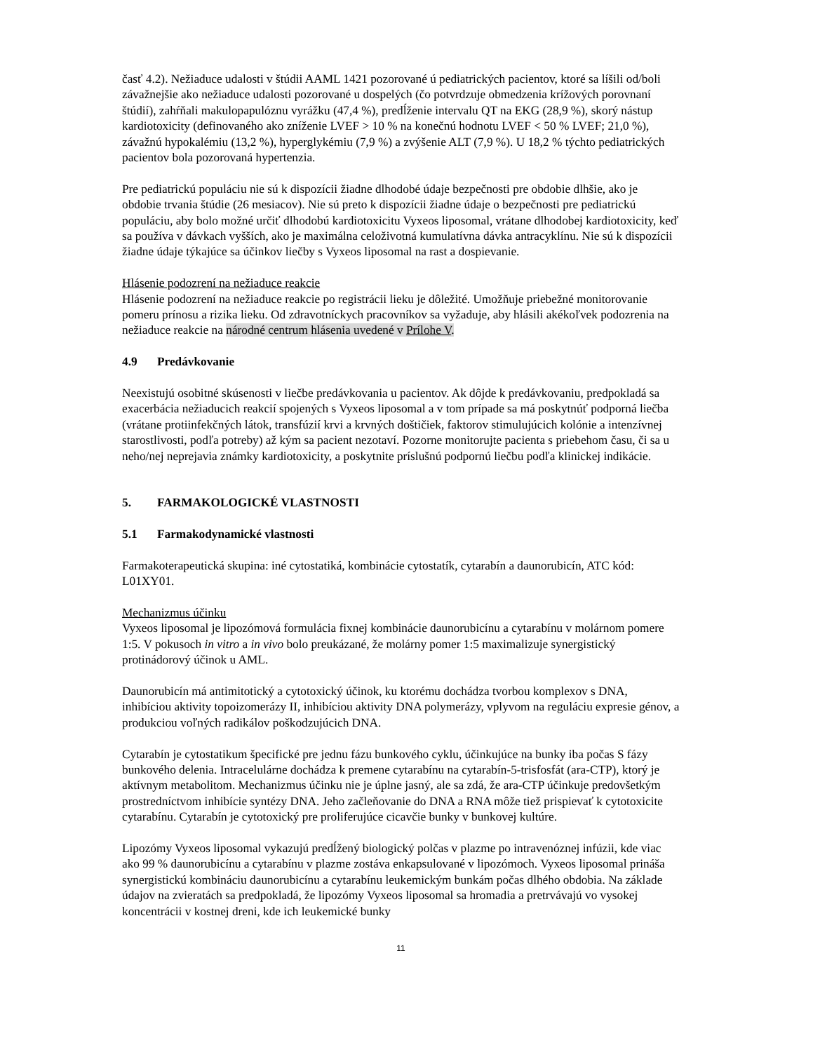časť 4.2). Nežiaduce udalosti v štúdii AAML 1421 pozorované ú pediatrických pacientov, ktoré sa líšili od/boli závažnejšie ako nežiaduce udalosti pozorované u dospelých (čo potvrdzuje obmedzenia krížových porovnaní štúdií), zahŕňali makulopapulóznu vyrážku (47,4 %), predĺženie intervalu QT na EKG (28,9 %), skorý nástup kardiotoxicity (definovaného ako zníženie LVEF > 10 % na konečnú hodnotu LVEF < 50 % LVEF; 21,0 %), závažnú hypokalémiu (13,2 %), hyperglykémiu (7,9 %) a zvýšenie ALT (7,9 %). U 18,2 % týchto pediatrických pacientov bola pozorovaná hypertenzia.
Pre pediatrickú populáciu nie sú k dispozícii žiadne dlhodobé údaje bezpečnosti pre obdobie dlhšie, ako je obdobie trvania štúdie (26 mesiacov). Nie sú preto k dispozícii žiadne údaje o bezpečnosti pre pediatrickú populáciu, aby bolo možné určiť dlhodobú kardiotoxicitu Vyxeos liposomal, vrátane dlhodobej kardiotoxicity, keď sa používa v dávkach vyšších, ako je maximálna celoživotná kumulatívna dávka antracyklínu. Nie sú k dispozícii žiadne údaje týkajúce sa účinkov liečby s Vyxeos liposomal na rast a dospievanie.
Hlásenie podozrení na nežiaduce reakcie
Hlásenie podozrení na nežiaduce reakcie po registrácii lieku je dôležité. Umožňuje priebežné monitorovanie pomeru prínosu a rizika lieku. Od zdravotníckych pracovníkov sa vyžaduje, aby hlásili akékoľvek podozrenia na nežiaduce reakcie na národné centrum hlásenia uvedené v Prílohe V.
4.9 Predávkovanie
Neexistujú osobitné skúsenosti v liečbe predávkovania u pacientov. Ak dôjde k predávkovaniu, predpokladá sa exacerbácia nežiaducich reakcií spojených s Vyxeos liposomal a v tom prípade sa má poskytnúť podporná liečba (vrátane protiinfekčných látok, transfúzií krvi a krvných doštičiek, faktorov stimulujúcich kolónie a intenzívnej starostlivosti, podľa potreby) až kým sa pacient nezotaví. Pozorne monitorujte pacienta s priebehom času, či sa u neho/nej neprejavia známky kardiotoxicity, a poskytnite príslušnú podpornú liečbu podľa klinickej indikácie.
5. FARMAKOLOGICKÉ VLASTNOSTI
5.1 Farmakodynamické vlastnosti
Farmakoterapeutická skupina: iné cytostatiká, kombinácie cytostatík, cytarabín a daunorubicín, ATC kód: L01XY01.
Mechanizmus účinku
Vyxeos liposomal je lipozómová formulácia fixnej kombinácie daunorubicínu a cytarabínu v molárnom pomere 1:5. V pokusoch in vitro a in vivo bolo preukázané, že molárny pomer 1:5 maximalizuje synergistický protinádorový účinok u AML.
Daunorubicín má antimitotický a cytotoxický účinok, ku ktorému dochádza tvorbou komplexov s DNA, inhibíciou aktivity topoizomerázy II, inhibíciou aktivity DNA polymerázy, vplyvom na reguláciu expresie génov, a produkciou voľných radikálov poškodzujúcich DNA.
Cytarabín je cytostatikum špecifické pre jednu fázu bunkového cyklu, účinkujúce na bunky iba počas S fázy bunkového delenia. Intracelulárne dochádza k premene cytarabínu na cytarabín-5-trisfosfát (ara-CTP), ktorý je aktívnym metabolitom. Mechanizmus účinku nie je úplne jasný, ale sa zdá, že ara-CTP účinkuje predovšetkým prostredníctvom inhibície syntézy DNA. Jeho začleňovanie do DNA a RNA môže tiež prispievať k cytotoxicite cytarabínu. Cytarabín je cytotoxický pre proliferujúce cicavčie bunky v bunkovej kultúre.
Lipozómy Vyxeos liposomal vykazujú predĺžený biologický polčas v plazme po intravenóznej infúzii, kde viac ako 99 % daunorubicínu a cytarabínu v plazme zostáva enkapsulované v lipozómoch. Vyxeos liposomal prináša synergistickú kombináciu daunorubicínu a cytarabínu leukemickým bunkám počas dlhého obdobia. Na základe údajov na zvieratách sa predpokladá, že lipozómy Vyxeos liposomal sa hromadia a pretrvávajú vo vysokej koncentrácii v kostnej dreni, kde ich leukemické bunky
11